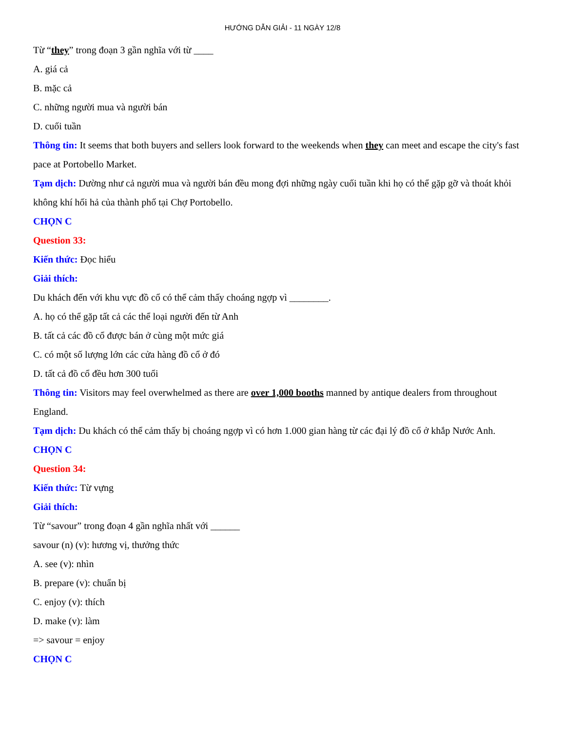HƯỚNG DẪN GIẢI - 11 NGÀY 12/8
Từ “they” trong đoạn 3 gần nghĩa với từ ____
A. giá cả
B. mặc cả
C. những người mua và người bán
D. cuối tuần
Thông tin: It seems that both buyers and sellers look forward to the weekends when they can meet and escape the city's fast pace at Portobello Market.
Tạm dịch: Dường như cả người mua và người bán đều mong đợi những ngày cuối tuần khi họ có thể gặp gỡ và thoát khỏi không khí hối hả của thành phố tại Chợ Portobello.
CHỌN C
Question 33:
Kiến thức: Đọc hiểu
Giải thích:
Du khách đến với khu vực đồ cổ có thể cảm thấy choáng ngợp vì ________.
A. họ có thể gặp tất cả các thể loại người đến từ Anh
B. tất cả các đồ cổ được bán ở cùng một mức giá
C. có một số lượng lớn các cửa hàng đồ cổ ở đó
D. tất cả đồ cổ đều hơn 300 tuổi
Thông tin: Visitors may feel overwhelmed as there are over 1,000 booths manned by antique dealers from throughout England.
Tạm dịch: Du khách có thể cảm thấy bị choáng ngợp vì có hơn 1.000 gian hàng từ các đại lý đồ cổ ở khắp Nước Anh.
CHỌN C
Question 34:
Kiến thức: Từ vựng
Giải thích:
Từ “savour” trong đoạn 4 gần nghĩa nhất với ______
savour (n) (v): hương vị, thưởng thức
A. see (v): nhìn
B. prepare (v): chuẩn bị
C. enjoy (v): thích
D. make (v): làm
=> savour = enjoy
CHỌN C